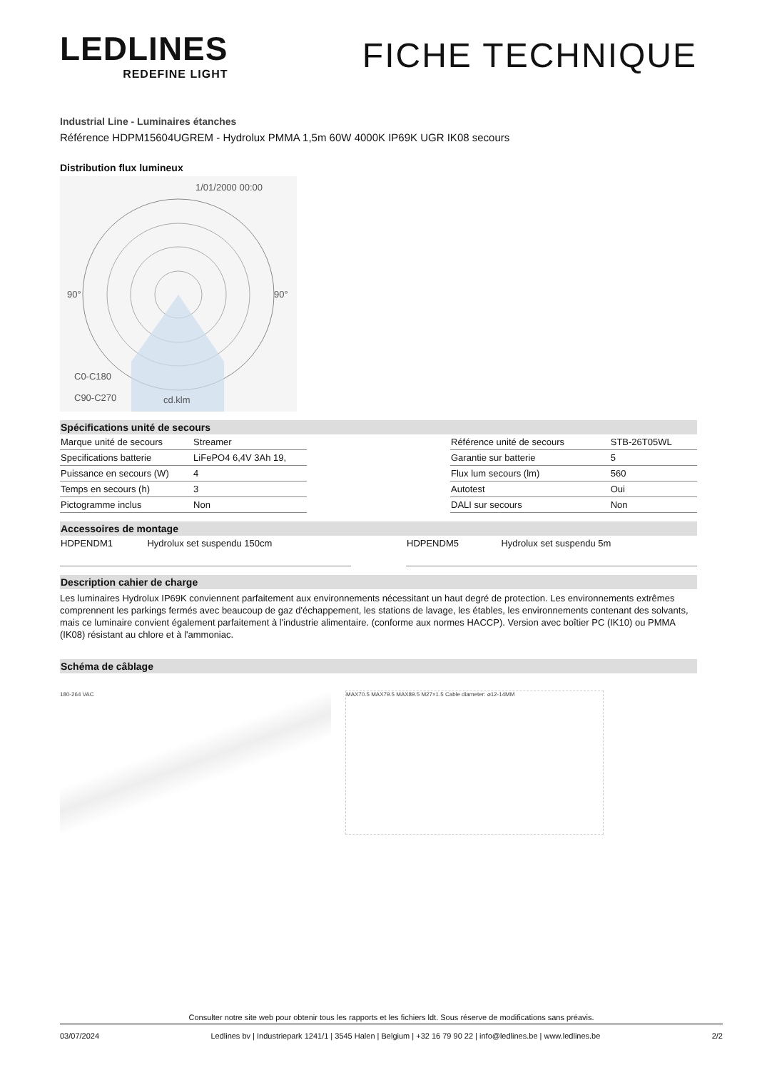LEDLINES
REDEFINE LIGHT
FICHE TECHNIQUE
Industrial Line - Luminaires étanches
Référence HDPM15604UGREM - Hydrolux PMMA 1,5m 60W 4000K IP69K UGR IK08 secours
Distribution flux lumineux
1/01/2000 00:00
90°
90°
C0-C180
C90-C270
cd.klm
Spécifications unité de secours
| Marque unité de secours | Streamer |
| Specifications batterie | LiFePO4 6,4V 3Ah 19, |
| Puissance en secours (W) | 4 |
| Temps en secours (h) | 3 |
| Pictogramme inclus | Non |
| Référence unité de secours | STB-26T05WL |
| Garantie sur batterie | 5 |
| Flux lum secours (lm) | 560 |
| Autotest | Oui |
| DALI sur secours | Non |
Accessoires de montage
| HDPENDM1 | Hydrolux set suspendu 150cm |
| HDPENDM5 | Hydrolux set suspendu 5m |
Description cahier de charge
Les luminaires Hydrolux IP69K conviennent parfaitement aux environnements nécessitant un haut degré de protection. Les environnements extrêmes comprennent les parkings fermés avec beaucoup de gaz d'échappement, les stations de lavage, les étables, les environnements contenant des solvants, mais ce luminaire convient également parfaitement à l'industrie alimentaire. (conforme aux normes HACCP). Version avec boîtier PC (IK10) ou PMMA (IK08) résistant au chlore et à l'ammoniac.
Schéma de câblage
180-264 VAC MAX70.5 MAX79.5 MAX89.5 M27×1.5 Cable diameter: ⌀12-14MM
Consulter notre site web pour obtenir tous les rapports et les fichiers ldt. Sous réserve de modifications sans préavis.
03/07/2024 Ledlines bv | Industriepark 1241/1 | 3545 Halen | Belgium | +32 16 79 90 22 | info@ledlines.be | www.ledlines.be 2/2